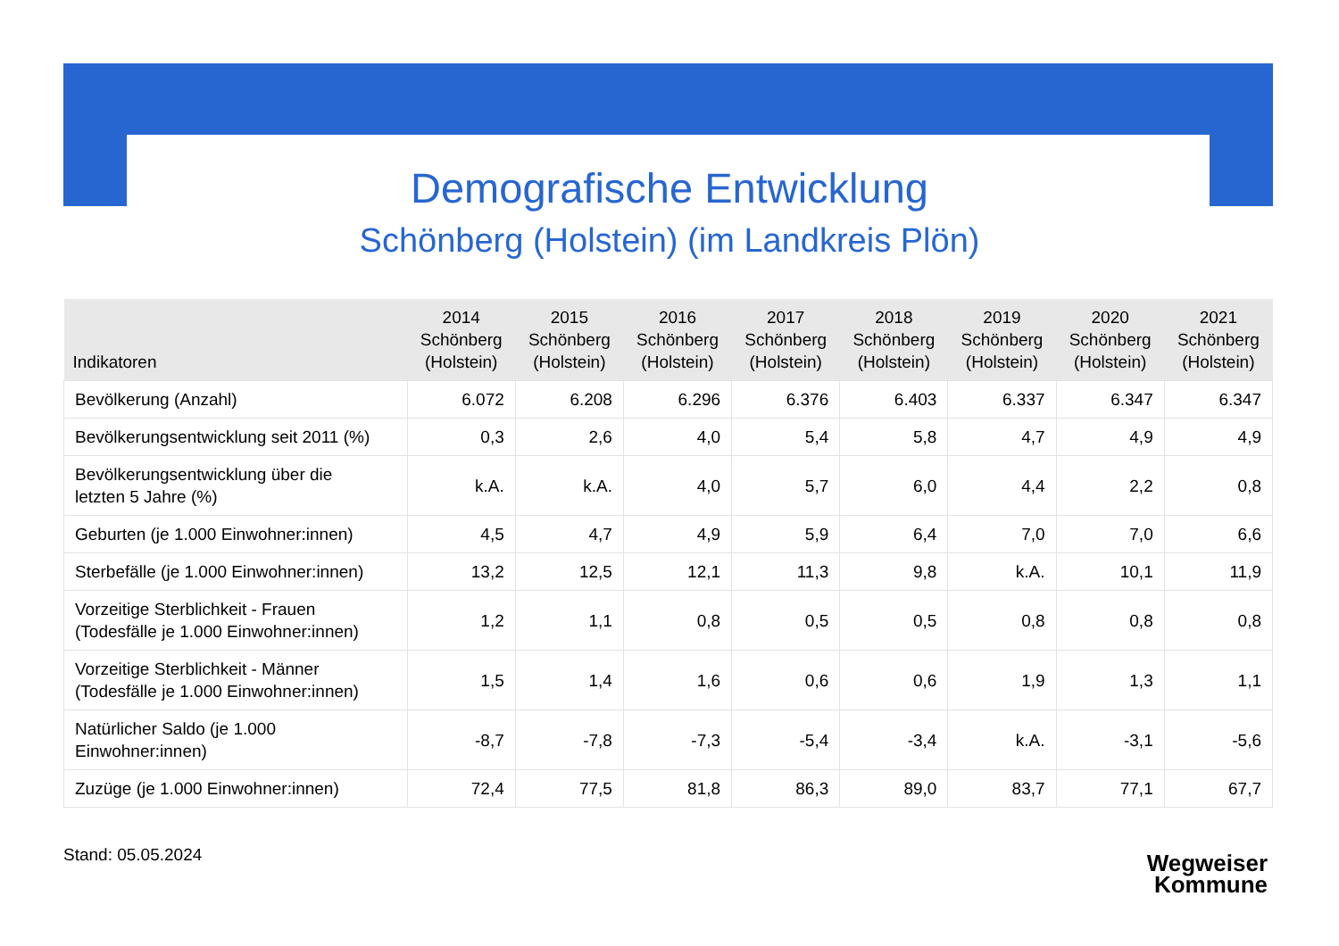Demografische Entwicklung
Schönberg (Holstein) (im Landkreis Plön)
| Indikatoren | 2014 Schönberg (Holstein) | 2015 Schönberg (Holstein) | 2016 Schönberg (Holstein) | 2017 Schönberg (Holstein) | 2018 Schönberg (Holstein) | 2019 Schönberg (Holstein) | 2020 Schönberg (Holstein) | 2021 Schönberg (Holstein) |
| --- | --- | --- | --- | --- | --- | --- | --- | --- |
| Bevölkerung (Anzahl) | 6.072 | 6.208 | 6.296 | 6.376 | 6.403 | 6.337 | 6.347 | 6.347 |
| Bevölkerungsentwicklung seit 2011 (%) | 0,3 | 2,6 | 4,0 | 5,4 | 5,8 | 4,7 | 4,9 | 4,9 |
| Bevölkerungsentwicklung über die letzten 5 Jahre (%) | k.A. | k.A. | 4,0 | 5,7 | 6,0 | 4,4 | 2,2 | 0,8 |
| Geburten (je 1.000 Einwohner:innen) | 4,5 | 4,7 | 4,9 | 5,9 | 6,4 | 7,0 | 7,0 | 6,6 |
| Sterbefälle (je 1.000 Einwohner:innen) | 13,2 | 12,5 | 12,1 | 11,3 | 9,8 | k.A. | 10,1 | 11,9 |
| Vorzeitige Sterblichkeit - Frauen (Todesfälle je 1.000 Einwohner:innen) | 1,2 | 1,1 | 0,8 | 0,5 | 0,5 | 0,8 | 0,8 | 0,8 |
| Vorzeitige Sterblichkeit - Männer (Todesfälle je 1.000 Einwohner:innen) | 1,5 | 1,4 | 1,6 | 0,6 | 0,6 | 1,9 | 1,3 | 1,1 |
| Natürlicher Saldo (je 1.000 Einwohner:innen) | -8,7 | -7,8 | -7,3 | -5,4 | -3,4 | k.A. | -3,1 | -5,6 |
| Zuzüge (je 1.000 Einwohner:innen) | 72,4 | 77,5 | 81,8 | 86,3 | 89,0 | 83,7 | 77,1 | 67,7 |
Stand: 05.05.2024
Wegweiser
Kommune